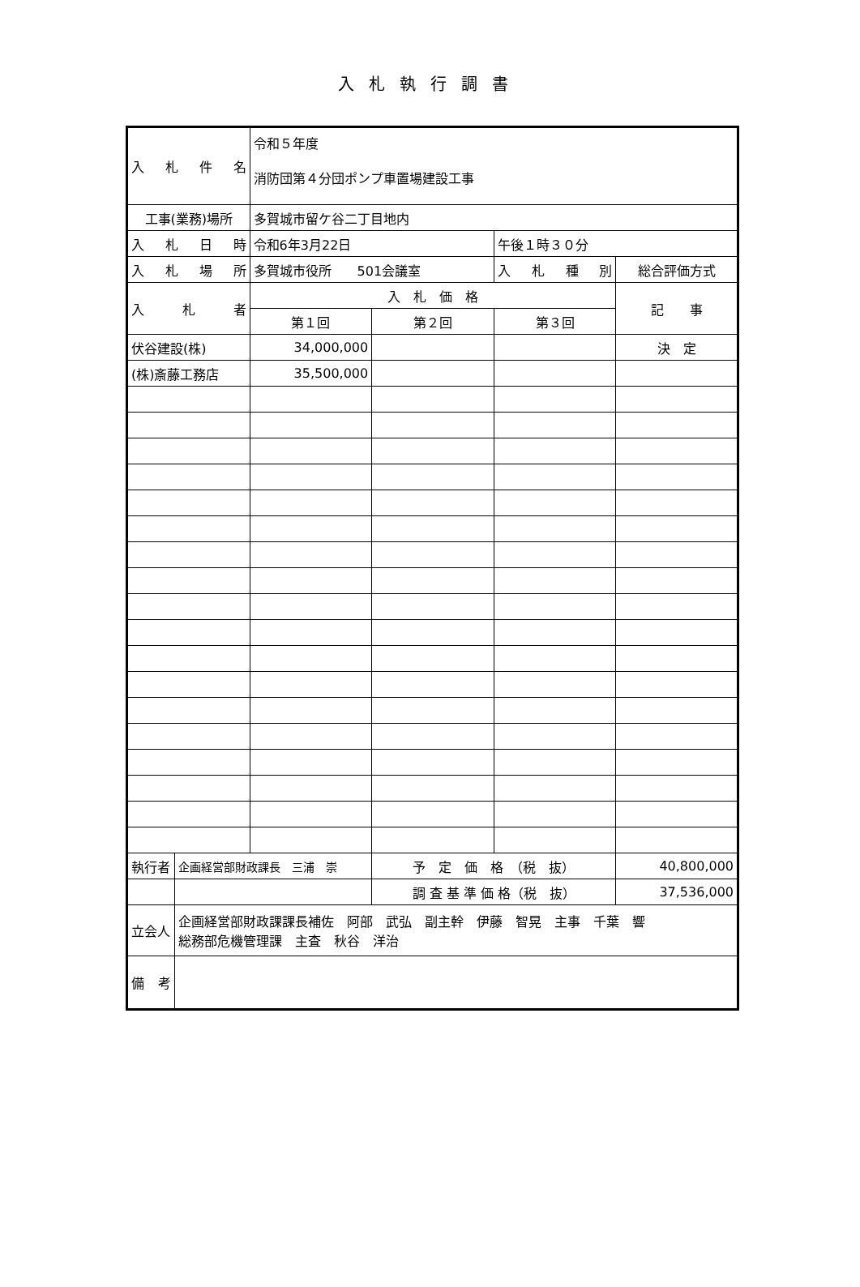入札執行調書
| 入 札 件 名 | | 令和５年度 消防団第４分団ポンプ車置場建設工事 | | | |
| 工事(業務)場所 | | 多賀城市留ケ谷二丁目地内 | | | |
| 入 札 日 時 | | 令和6年3月22日 | | 午後１時３０分 | |
| 入 札 場 所 | | 多賀城市役所 501会議室 | | 入 札 種 別 | 総合評価方式 |
| 入 札 者 | | 入 札 価 格 | | | 記 事 |
| | | 第１回 | 第２回 | 第３回 | |
| 伏谷建設(株) | | 34,000,000 | | | 決 定 |
| (株)斎藤工務店 | | 35,500,000 | | | |
| 執行者 | 企画経営部財政課長 三浦 崇 | | 予 定 価 格 （税 抜） | | 40,800,000 |
| | | | 調 査 基 準 価 格（税 抜） | | 37,536,000 |
| 立会人 | 企画経営部財政課課長補佐 阿部 武弘 副主幹 伊藤 智晃 主事 千葉 響 総務部危機管理課 主査 秋谷 洋治 | | | | |
| 備 考 | | | | | |